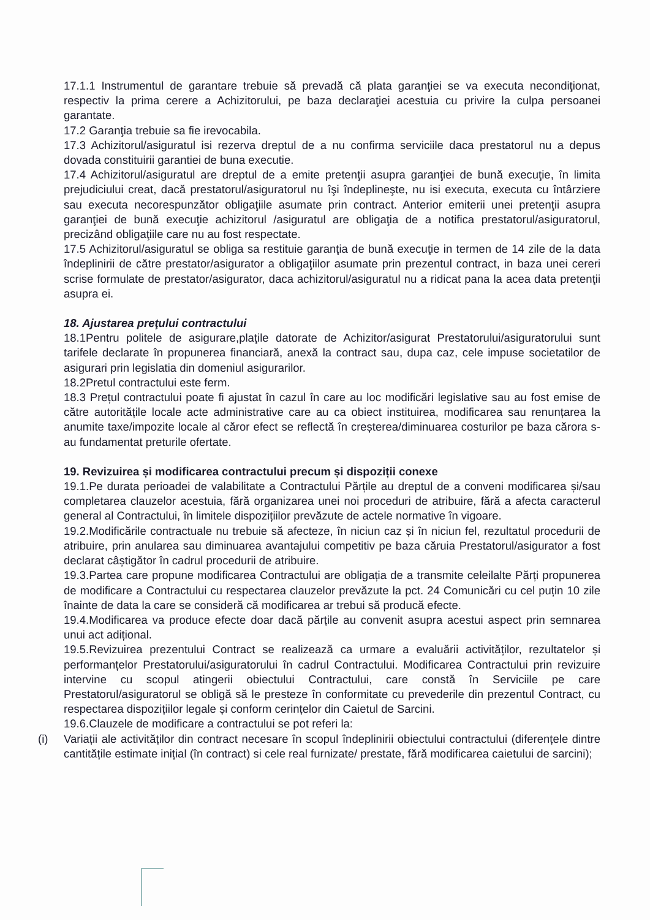17.1.1 Instrumentul de garantare trebuie să prevadă că plata garanţiei se va executa necondiţionat, respectiv la prima cerere a Achizitorului, pe baza declaraţiei acestuia cu privire la culpa persoanei garantate.
17.2 Garanţia trebuie sa fie irevocabila.
17.3 Achizitorul/asiguratul isi rezerva dreptul de a nu confirma serviciile daca prestatorul nu a depus dovada constituirii garantiei de buna executie.
17.4 Achizitorul/asiguratul are dreptul de a emite pretenţii asupra garanţiei de bună execuţie, în limita prejudiciului creat, dacă prestatorul/asiguratorul nu îşi îndeplineşte, nu isi executa, executa cu întârziere sau executa necorespunzător obligaţiile asumate prin contract. Anterior emiterii unei pretenţii asupra garanţiei de bună execuţie achizitorul /asiguratul are obligaţia de a notifica prestatorul/asiguratorul, precizând obligaţiile care nu au fost respectate.
17.5 Achizitorul/asiguratul se obliga sa restituie garanţia de bună execuţie in termen de 14 zile de la data îndeplinirii de către prestator/asigurator a obligaţiilor asumate prin prezentul contract, in baza unei cereri scrise formulate de prestator/asigurator, daca achizitorul/asiguratul nu a ridicat pana la acea data pretenţii asupra ei.
18. Ajustarea preţului contractului
18.1Pentru politele de asigurare,plaţile datorate de Achizitor/asigurat Prestatorului/asiguratorului sunt tarifele declarate în propunerea financiară, anexă la contract sau, dupa caz, cele impuse societatilor de asigurari prin legislatia din domeniul asigurarilor.
18.2Pretul contractului este ferm.
18.3 Prețul contractului poate fi ajustat în cazul în care au loc modificări legislative sau au fost emise de către autoritățile locale acte administrative care au ca obiect instituirea, modificarea sau renunțarea la anumite taxe/impozite locale al căror efect se reflectă în creșterea/diminuarea costurilor pe baza cărora s-au fundamentat preturile ofertate.
19. Revizuirea și modificarea contractului precum și dispoziții conexe
19.1.Pe durata perioadei de valabilitate a Contractului Părțile au dreptul de a conveni modificarea și/sau completarea clauzelor acestuia, fără organizarea unei noi proceduri de atribuire, fără a afecta caracterul general al Contractului, în limitele dispozițiilor prevăzute de actele normative în vigoare.
19.2.Modificările contractuale nu trebuie să afecteze, în niciun caz și în niciun fel, rezultatul procedurii de atribuire, prin anularea sau diminuarea avantajului competitiv pe baza căruia Prestatorul/asigurator a fost declarat câștigător în cadrul procedurii de atribuire.
19.3.Partea care propune modificarea Contractului are obligația de a transmite celeilalte Părți propunerea de modificare a Contractului cu respectarea clauzelor prevăzute la pct. 24 Comunicări cu cel puțin 10 zile înainte de data la care se consideră că modificarea ar trebui să producă efecte.
19.4.Modificarea va produce efecte doar dacă părțile au convenit asupra acestui aspect prin semnarea unui act adițional.
19.5.Revizuirea prezentului Contract se realizează ca urmare a evaluării activităților, rezultatelor și performanțelor Prestatorului/asiguratorului în cadrul Contractului. Modificarea Contractului prin revizuire intervine cu scopul atingerii obiectului Contractului, care constă în Serviciile pe care Prestatorul/asiguratorul se obligă să le presteze în conformitate cu prevederile din prezentul Contract, cu respectarea dispozițiilor legale și conform cerințelor din Caietul de Sarcini.
19.6.Clauzele de modificare a contractului se pot referi la:
(i) Variații ale activităților din contract necesare în scopul îndeplinirii obiectului contractului (diferențele dintre cantitățile estimate inițial (în contract) si cele real furnizate/ prestate, fără modificarea caietului de sarcini);